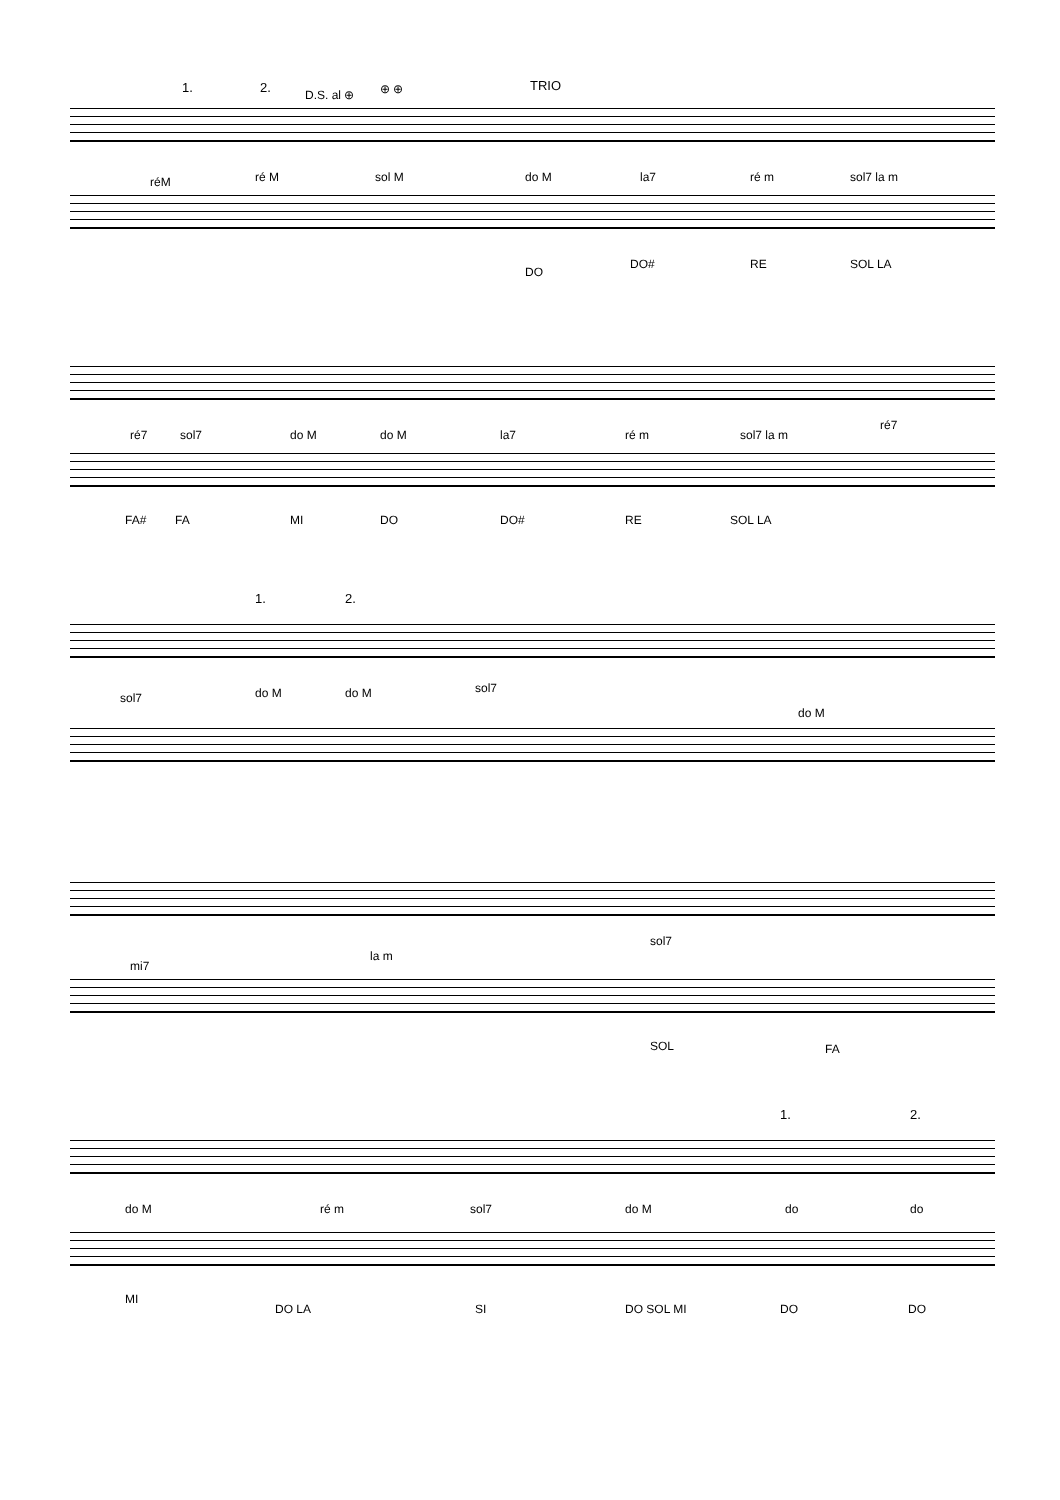1. 2. D.S. al ⊕ ⊕ ⊕ TRIO
réM ré M sol M do M la7 ré m sol7 la m
DO
DO# RE SOL LA
ré7 sol7 do M do M la7 ré m sol7 la m
ré7
FA# FA MI DO DO# RE SOL LA
1. 2.
sol7 do M do M sol7
do M
mi7
la m
sol7
SOL FA
1. 2.
do M ré m sol7 do M do do
MI
DO LA SI DO SOL MI DO DO